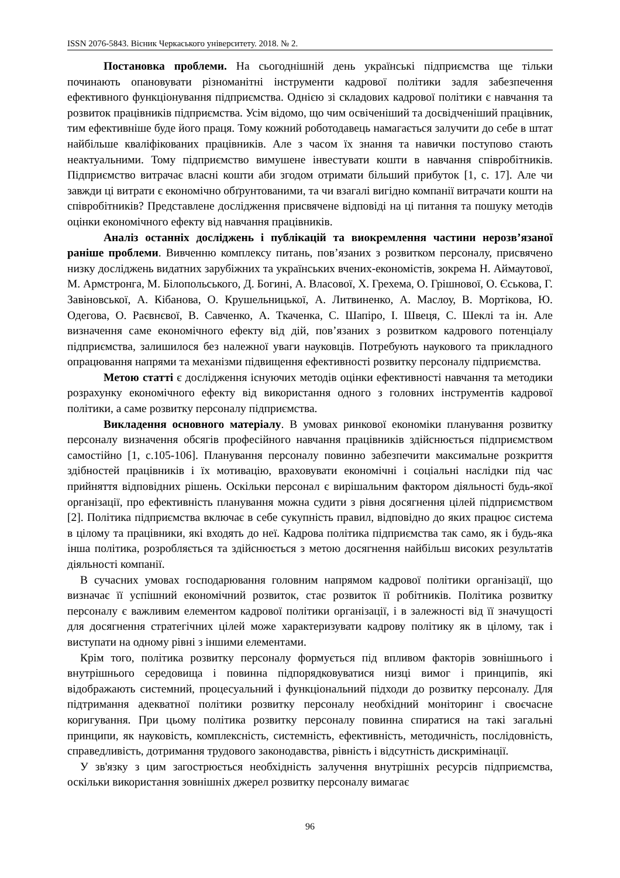ISSN 2076-5843. Вісник Черкаського університету. 2018. № 2.
Постановка проблеми. На сьогоднішній день українські підприємства ще тільки починають опановувати різноманітні інструменти кадрової політики задля забезпечення ефективного функціонування підприємства. Однією зі складових кадрової політики є навчання та розвиток працівників підприємства. Усім відомо, що чим освіченіший та досвідченіший працівник, тим ефективніше буде його праця. Тому кожний роботодавець намагається залучити до себе в штат найбільше кваліфікованих працівників. Але з часом їх знання та навички поступово стають неактуальними. Тому підприємство вимушене інвестувати кошти в навчання співробітників. Підприємство витрачає власні кошти аби згодом отримати більший прибуток [1, с. 17]. Але чи завжди ці витрати є економічно обґрунтованими, та чи взагалі вигідно компанії витрачати кошти на співробітників? Представлене дослідження присвячене відповіді на ці питання та пошуку методів оцінки економічного ефекту від навчання працівників.
Аналіз останніх досліджень і публікацій та виокремлення частини нерозв’язаної раніше проблеми. Вивченню комплексу питань, пов’язаних з розвитком персоналу, присвячено низку досліджень видатних зарубіжних та українських вчених-економістів, зокрема Н. Аймаутової, М. Армстронга, М. Білопольського, Д. Богині, А. Власової, Х. Грехема, О. Грішнової, О. Єськова, Г. Завіновської, А. Кібанова, О. Крушельницької, А. Литвиненко, А. Маслоу, В. Мортікова, Ю. Одегова, О. Раєвнєвої, В. Савченко, А. Ткаченка, С. Шапіро, І. Швеця, С. Шеклі та ін. Але визначення саме економічного ефекту від дій, пов’язаних з розвитком кадрового потенціалу підприємства, залишилося без належної уваги науковців. Потребують наукового та прикладного опрацювання напрями та механізми підвищення ефективності розвитку персоналу підприємства.
Метою статті є дослідження існуючих методів оцінки ефективності навчання та методики розрахунку економічного ефекту від використання одного з головних інструментів кадрової політики, а саме розвитку персоналу підприємства.
Викладення основного матеріалу. В умовах ринкової економіки планування розвитку персоналу визначення обсягів професійного навчання працівників здійснюється підприємством самостійно [1, с.105-106]. Планування персоналу повинно забезпечити максимальне розкриття здібностей працівників і їх мотивацію, враховувати економічні і соціальні наслідки під час прийняття відповідних рішень. Оскільки персонал є вирішальним фактором діяльності будь-якої організації, про ефективність планування можна судити з рівня досягнення цілей підприємством [2]. Політика підприємства включає в себе сукупність правил, відповідно до яких працює система в цілому та працівники, які входять до неї. Кадрова політика підприємства так само, як і будь-яка інша політика, розробляється та здійснюється з метою досягнення найбільш високих результатів діяльності компанії.
В сучасних умовах господарювання головним напрямом кадрової політики організації, що визначає її успішний економічний розвиток, стає розвиток її робітників. Політика розвитку персоналу є важливим елементом кадрової політики організації, і в залежності від її значущості для досягнення стратегічних цілей може характеризувати кадрову політику як в цілому, так і виступати на одному рівні з іншими елементами.
Крім того, політика розвитку персоналу формується під впливом факторів зовнішнього і внутрішнього середовища і повинна підпорядковуватися низці вимог і принципів, які відображають системний, процесуальний і функціональний підходи до розвитку персоналу. Для підтримання адекватної політики розвитку персоналу необхідний моніторинг і своєчасне коригування. При цьому політика розвитку персоналу повинна спиратися на такі загальні принципи, як науковість, комплексність, системність, ефективність, методичність, послідовність, справедливість, дотримання трудового законодавства, рівність і відсутність дискримінації.
У зв'язку з цим загострюється необхідність залучення внутрішніх ресурсів підприємства, оскільки використання зовнішніх джерел розвитку персоналу вимагає
96